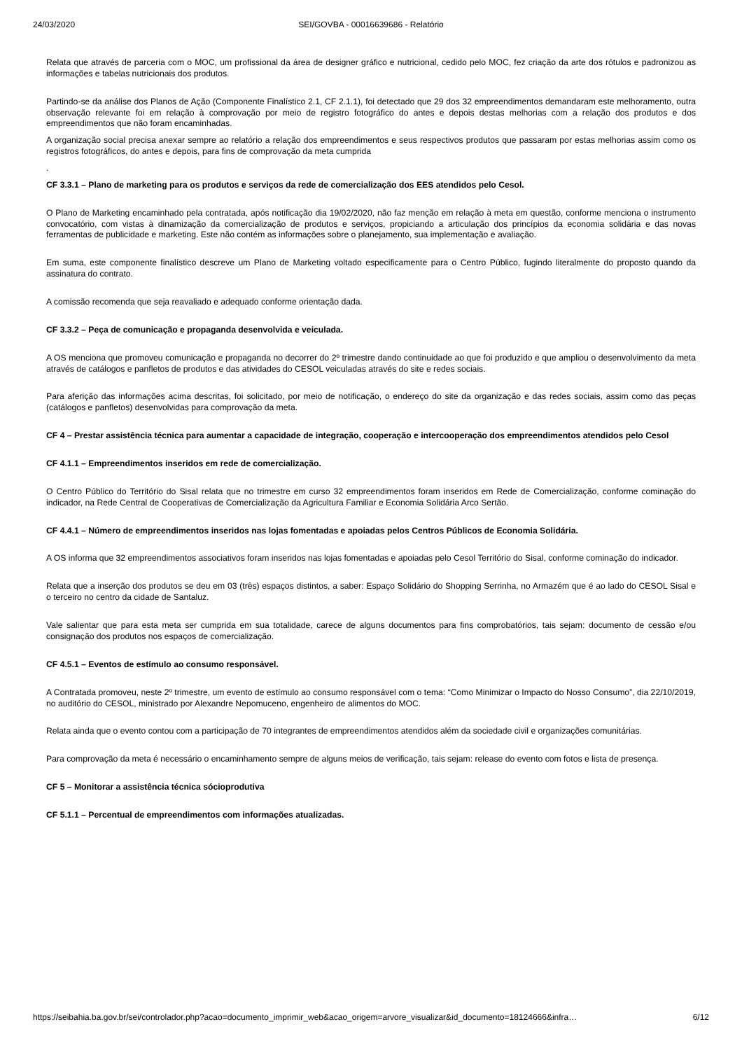24/03/2020 SEI/GOVBA - 00016639686 - Relatório
Relata que através de parceria com o MOC, um profissional da área de designer gráfico e nutricional, cedido pelo MOC, fez criação da arte dos rótulos e padronizou as informações e tabelas nutricionais dos produtos.
Partindo-se da análise dos Planos de Ação (Componente Finalístico 2.1, CF 2.1.1), foi detectado que 29 dos 32 empreendimentos demandaram este melhoramento, outra observação relevante foi em relação à comprovação por meio de registro fotográfico do antes e depois destas melhorias com a relação dos produtos e dos empreendimentos que não foram encaminhadas.
A organização social precisa anexar sempre ao relatório a relação dos empreendimentos e seus respectivos produtos que passaram por estas melhorias assim como os registros fotográficos, do antes e depois, para fins de comprovação da meta cumprida
.
CF 3.3.1 – Plano de marketing para os produtos e serviços da rede de comercialização dos EES atendidos pelo Cesol.
O Plano de Marketing encaminhado pela contratada, após notificação dia 19/02/2020, não faz menção em relação à meta em questão, conforme menciona o instrumento convocatório, com vistas à dinamização da comercialização de produtos e serviços, propiciando a articulação dos princípios da economia solidária e das novas ferramentas de publicidade e marketing. Este não contém as informações sobre o planejamento, sua implementação e avaliação.
Em suma, este componente finalístico descreve um Plano de Marketing voltado especificamente para o Centro Público, fugindo literalmente do proposto quando da assinatura do contrato.
A comissão recomenda que seja reavaliado e adequado conforme orientação dada.
CF 3.3.2 – Peça de comunicação e propaganda desenvolvida e veiculada.
A OS menciona que promoveu comunicação e propaganda no decorrer do 2º trimestre dando continuidade ao que foi produzido e que ampliou o desenvolvimento da meta através de catálogos e panfletos de produtos e das atividades do CESOL veiculadas através do site e redes sociais.
Para aferição das informações acima descritas, foi solicitado, por meio de notificação, o endereço do site da organização e das redes sociais, assim como das peças (catálogos e panfletos) desenvolvidas para comprovação da meta.
CF 4 – Prestar assistência técnica para aumentar a capacidade de integração, cooperação e intercooperação dos empreendimentos atendidos pelo Cesol
CF 4.1.1 – Empreendimentos inseridos em rede de comercialização.
O Centro Público do Território do Sisal relata que no trimestre em curso 32 empreendimentos foram inseridos em Rede de Comercialização, conforme cominação do indicador, na Rede Central de Cooperativas de Comercialização da Agricultura Familiar e Economia Solidária Arco Sertão.
CF 4.4.1 – Número de empreendimentos inseridos nas lojas fomentadas e apoiadas pelos Centros Públicos de Economia Solidária.
A OS informa que 32 empreendimentos associativos foram inseridos nas lojas fomentadas e apoiadas pelo Cesol Território do Sisal, conforme cominação do indicador.
Relata que a inserção dos produtos se deu em 03 (três) espaços distintos, a saber: Espaço Solidário do Shopping Serrinha, no Armazém que é ao lado do CESOL Sisal e o terceiro no centro da cidade de Santaluz.
Vale salientar que para esta meta ser cumprida em sua totalidade, carece de alguns documentos para fins comprobatórios, tais sejam: documento de cessão e/ou consignação dos produtos nos espaços de comercialização.
CF 4.5.1 – Eventos de estímulo ao consumo responsável.
A Contratada promoveu, neste 2º trimestre, um evento de estímulo ao consumo responsável com o tema: “Como Minimizar o Impacto do Nosso Consumo”, dia 22/10/2019, no auditório do CESOL, ministrado por Alexandre Nepomuceno, engenheiro de alimentos do MOC.
Relata ainda que o evento contou com a participação de 70 integrantes de empreendimentos atendidos além da sociedade civil e organizações comunitárias.
Para comprovação da meta é necessário o encaminhamento sempre de alguns meios de verificação, tais sejam: release do evento com fotos e lista de presença.
CF 5 – Monitorar a assistência técnica sócioprodutiva
CF 5.1.1 – Percentual de empreendimentos com informações atualizadas.
https://seibahia.ba.gov.br/sei/controlador.php?acao=documento_imprimir_web&acao_origem=arvore_visualizar&id_documento=18124666&infra… 6/12